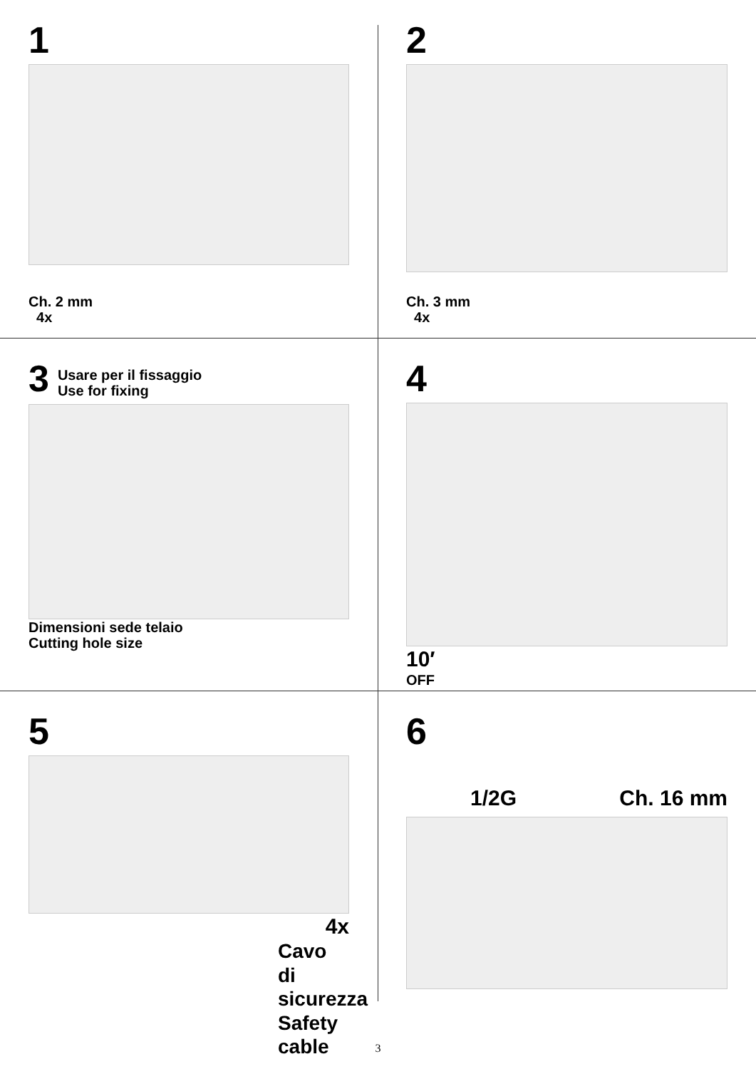1
Ch. 2 mm
4x
2
Ch. 3 mm
4x
3
Usare per il fissaggio
Use for fixing
Dimensioni sede telaio
Cutting hole size
4
10′
OFF
5
4x
Cavo di sicurezza
Safety cable
6
1/2G Ch. 16 mm
3